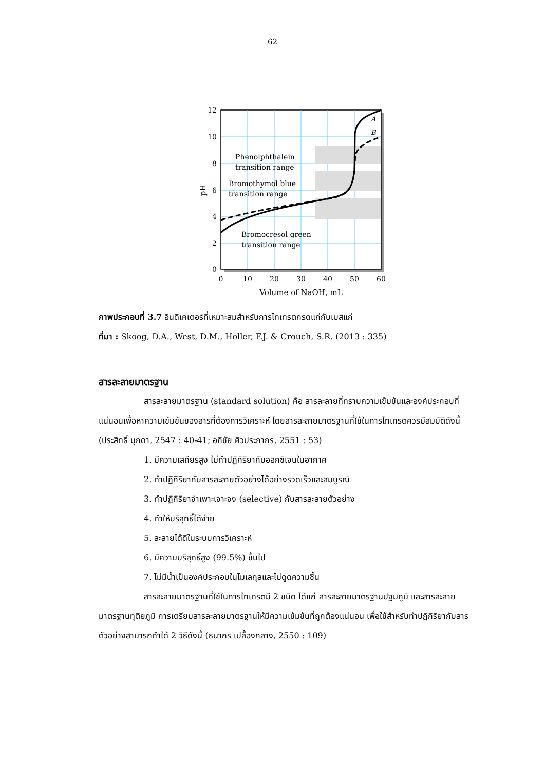62
12
10
8
6
4
2
0
0
10
20
30
40
50
60
Volume of NaOH, mL
pH
Phenolphthalein
transition range
Bromothymol blue
transition range
Bromocresol green
transition range
A
B
ภาพประกอบที่ 3.7 อินดิเคเตอร์ที่เหมาะสมสำหรับการไทเทรตกรดแก่กับเบสแก่
ที่มา : Skoog, D.A., West, D.M., Holler, F.J. & Crouch, S.R. (2013 : 335)
สารละลายมาตรฐาน
สารละลายมาตรฐาน (standard solution) คือ สารละลายที่ทราบความเข้มข้นและองค์ประกอบที่แน่นอนเพื่อหาความเข้มข้นของสารที่ต้องการวิเคราะห์ โดยสารละลายมาตรฐานที่ใช้ในการไทเทรตควรมีสมบัติดังนี้ (ประสิทธิ์ มุกดา, 2547 : 40-41; อภิชัย ศิวประภากร, 2551 : 53)
1. มีความเสถียรสูง ไม่ทำปฏิกิริยากับออกซิเจนในอากาศ
2. ทำปฏิกิริยากับสารละลายตัวอย่างได้อย่างรวดเร็วและสมบูรณ์
3. ทำปฏิกิริยาจำเพาะเจาะจง (selective) กับสารละลายตัวอย่าง
4. ทำให้บริสุทธิ์ได้ง่าย
5. ละลายได้ดีในระบบการวิเคราะห์
6. มีความบริสุทธิ์สูง (99.5%) ขึ้นไป
7. ไม่มีน้ำเป็นองค์ประกอบในโมเลกุลและไม่ดูดความชื้น
สารละลายมาตรฐานที่ใช้ในการไทเทรตมี 2 ชนิด ได้แก่ สารละลายมาตรฐานปฐมภูมิ และสารละลายมาตรฐานทุติยภูมิ การเตรียมสารละลายมาตรฐานให้มีความเข้มข้นที่ถูกต้องแน่นอน เพื่อใช้สำหรับทำปฏิกิริยากับสารตัวอย่างสามารถทำได้ 2 วิธีดังนี้ (ธนากร เปลื้องกลาง, 2550 : 109)